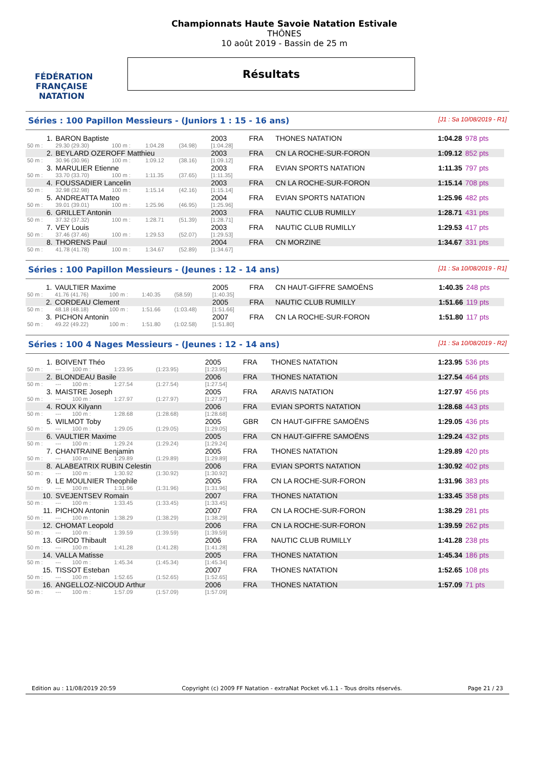FÉDÉRATION FRANÇAISE
NATATION
Championnats Haute Savoie Natation Estivale
THÔNES
10 août 2019 - Bassin de 25 m
Résultats
Séries : 100 Papillon Messieurs - (Juniors 1 : 15 - 16 ans) [J1 : Sa 10/08/2019 - R1]
| 1. | BARON Baptiste | | | | 2003 | FRA | THONES NATATION | 1:04.28 | 978 pts |
| 50 m : | 29.30 (29.30) | 100 m : | 1:04.28 | (34.98) | [1:04.28] | | | | |
| 2. | BEYLARD OZEROFF Matthieu | | | | 2003 | FRA | CN LA ROCHE-SUR-FORON | 1:09.12 | 852 pts |
| 50 m : | 30.96 (30.96) | 100 m : | 1:09.12 | (38.16) | [1:09.12] | | | | |
| 3. | MARULIER Etienne | | | | 2003 | FRA | EVIAN SPORTS NATATION | 1:11.35 | 797 pts |
| 50 m : | 33.70 (33.70) | 100 m : | 1:11.35 | (37.65) | [1:11.35] | | | | |
| 4. | FOUSSADIER Lancelin | | | | 2003 | FRA | CN LA ROCHE-SUR-FORON | 1:15.14 | 708 pts |
| 50 m : | 32.98 (32.98) | 100 m : | 1:15.14 | (42.16) | [1:15.14] | | | | |
| 5. | ANDREATTA Mateo | | | | 2004 | FRA | EVIAN SPORTS NATATION | 1:25.96 | 482 pts |
| 50 m : | 39.01 (39.01) | 100 m : | 1:25.96 | (46.95) | [1:25.96] | | | | |
| 6. | GRILLET Antonin | | | | 2003 | FRA | NAUTIC CLUB RUMILLY | 1:28.71 | 431 pts |
| 50 m : | 37.32 (37.32) | 100 m : | 1:28.71 | (51.39) | [1:28.71] | | | | |
| 7. | VEY Louis | | | | 2003 | FRA | NAUTIC CLUB RUMILLY | 1:29.53 | 417 pts |
| 50 m : | 37.46 (37.46) | 100 m : | 1:29.53 | (52.07) | [1:29.53] | | | | |
| 8. | THORENS Paul | | | | 2004 | FRA | CN MORZINE | 1:34.67 | 331 pts |
| 50 m : | 41.78 (41.78) | 100 m : | 1:34.67 | (52.89) | [1:34.67] | | | | |
Séries : 100 Papillon Messieurs - (Jeunes : 12 - 14 ans) [J1 : Sa 10/08/2019 - R1]
| 1. | VAULTIER Maxime | | | | 2005 | FRA | CN HAUT-GIFFRE SAMOËNS | 1:40.35 | 248 pts |
| 50 m : | 41.76 (41.76) | 100 m : | 1:40.35 | (58.59) | [1:40.35] | | | | |
| 2. | CORDEAU Clement | | | | 2005 | FRA | NAUTIC CLUB RUMILLY | 1:51.66 | 119 pts |
| 50 m : | 48.18 (48.18) | 100 m : | 1:51.66 | (1:03.48) | [1:51.66] | | | | |
| 3. | PICHON Antonin | | | | 2007 | FRA | CN LA ROCHE-SUR-FORON | 1:51.80 | 117 pts |
| 50 m : | 49.22 (49.22) | 100 m : | 1:51.80 | (1:02.58) | [1:51.80] | | | | |
Séries : 100 4 Nages Messieurs - (Jeunes : 12 - 14 ans) [J1 : Sa 10/08/2019 - R2]
| 1. | BOIVENT Théo | | | | 2005 | FRA | THONES NATATION | 1:23.95 | 536 pts |
| 50 m : | --- | 100 m : | 1:23.95 | (1:23.95) | [1:23.95] | | | | |
| 2. | BLONDEAU Basile | | | | 2006 | FRA | THONES NATATION | 1:27.54 | 464 pts |
| 50 m : | --- | 100 m : | 1:27.54 | (1:27.54) | [1:27.54] | | | | |
| 3. | MAISTRE Joseph | | | | 2005 | FRA | ARAVIS NATATION | 1:27.97 | 456 pts |
| 50 m : | --- | 100 m : | 1:27.97 | (1:27.97) | [1:27.97] | | | | |
| 4. | ROUX Kilyann | | | | 2006 | FRA | EVIAN SPORTS NATATION | 1:28.68 | 443 pts |
| 50 m : | --- | 100 m : | 1:28.68 | (1:28.68) | [1:28.68] | | | | |
| 5. | WILMOT Toby | | | | 2005 | GBR | CN HAUT-GIFFRE SAMOËNS | 1:29.05 | 436 pts |
| 50 m : | --- | 100 m : | 1:29.05 | (1:29.05) | [1:29.05] | | | | |
| 6. | VAULTIER Maxime | | | | 2005 | FRA | CN HAUT-GIFFRE SAMOËNS | 1:29.24 | 432 pts |
| 50 m : | --- | 100 m : | 1:29.24 | (1:29.24) | [1:29.24] | | | | |
| 7. | CHANTRAINE Benjamin | | | | 2005 | FRA | THONES NATATION | 1:29.89 | 420 pts |
| 50 m : | --- | 100 m : | 1:29.89 | (1:29.89) | [1:29.89] | | | | |
| 8. | ALABEATRIX RUBIN Celestin | | | | 2006 | FRA | EVIAN SPORTS NATATION | 1:30.92 | 402 pts |
| 50 m : | --- | 100 m : | 1:30.92 | (1:30.92) | [1:30.92] | | | | |
| 9. | LE MOULNIER Theophile | | | | 2005 | FRA | CN LA ROCHE-SUR-FORON | 1:31.96 | 383 pts |
| 50 m : | --- | 100 m : | 1:31.96 | (1:31.96) | [1:31.96] | | | | |
| 10. | SVEJENTSEV Romain | | | | 2007 | FRA | THONES NATATION | 1:33.45 | 358 pts |
| 50 m : | --- | 100 m : | 1:33.45 | (1:33.45) | [1:33.45] | | | | |
| 11. | PICHON Antonin | | | | 2007 | FRA | CN LA ROCHE-SUR-FORON | 1:38.29 | 281 pts |
| 50 m : | --- | 100 m : | 1:38.29 | (1:38.29) | [1:38.29] | | | | |
| 12. | CHOMAT Leopold | | | | 2006 | FRA | CN LA ROCHE-SUR-FORON | 1:39.59 | 262 pts |
| 50 m : | --- | 100 m : | 1:39.59 | (1:39.59) | [1:39.59] | | | | |
| 13. | GIROD Thibault | | | | 2006 | FRA | NAUTIC CLUB RUMILLY | 1:41.28 | 238 pts |
| 50 m : | --- | 100 m : | 1:41.28 | (1:41.28) | [1:41.28] | | | | |
| 14. | VALLA Matisse | | | | 2005 | FRA | THONES NATATION | 1:45.34 | 186 pts |
| 50 m : | --- | 100 m : | 1:45.34 | (1:45.34) | [1:45.34] | | | | |
| 15. | TISSOT Esteban | | | | 2007 | FRA | THONES NATATION | 1:52.65 | 108 pts |
| 50 m : | --- | 100 m : | 1:52.65 | (1:52.65) | [1:52.65] | | | | |
| 16. | ANGELLOZ-NICOUD Arthur | | | | 2006 | FRA | THONES NATATION | 1:57.09 | 71 pts |
| 50 m : | --- | 100 m : | 1:57.09 | (1:57.09) | [1:57.09] | | | | |
Edition au : 11/08/2019 20:59 Copyright (c) 2009 FF Natation - extraNat Pocket v6.1.1 - Tous droits réservés. Page 21 / 23